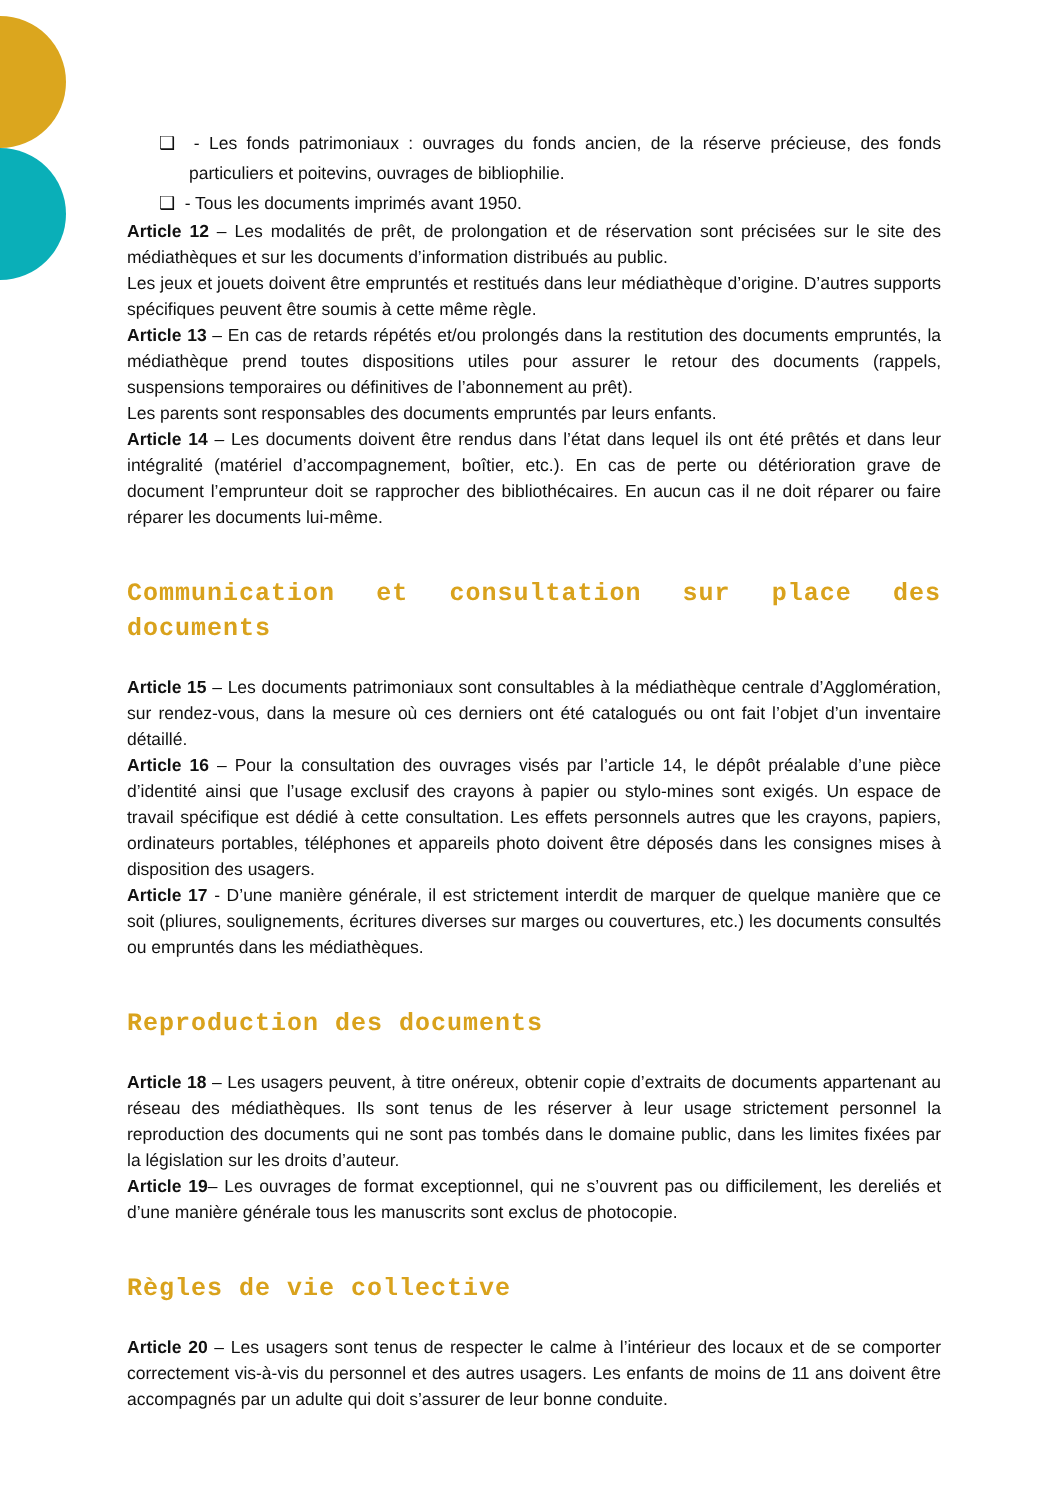❑ - Les fonds patrimoniaux : ouvrages du fonds ancien, de la réserve précieuse, des fonds particuliers et poitevins, ouvrages de bibliophilie.
❑ - Tous les documents imprimés avant 1950.
Article 12 – Les modalités de prêt, de prolongation et de réservation sont précisées sur le site des médiathèques et sur les documents d’information distribués au public.
Les jeux et jouets doivent être empruntés et restitués dans leur médiathèque d’origine. D’autres supports spécifiques peuvent être soumis à cette même règle.
Article 13 – En cas de retards répétés et/ou prolongés dans la restitution des documents empruntés, la médiathèque prend toutes dispositions utiles pour assurer le retour des documents (rappels, suspensions temporaires ou définitives de l’abonnement au prêt).
Les parents sont responsables des documents empruntés par leurs enfants.
Article 14 – Les documents doivent être rendus dans l’état dans lequel ils ont été prêtés et dans leur intégralité (matériel d’accompagnement, boîtier, etc.). En cas de perte ou détérioration grave de document l’emprunteur doit se rapprocher des bibliothécaires. En aucun cas il ne doit réparer ou faire réparer les documents lui-même.
Communication et consultation sur place des documents
Article 15 – Les documents patrimoniaux sont consultables à la médiathèque centrale d’Agglomération, sur rendez-vous, dans la mesure où ces derniers ont été catalogués ou ont fait l’objet d’un inventaire détaillé.
Article 16 – Pour la consultation des ouvrages visés par l’article 14, le dépôt préalable d’une pièce d’identité ainsi que l’usage exclusif des crayons à papier ou stylo-mines sont exigés. Un espace de travail spécifique est dédié à cette consultation. Les effets personnels autres que les crayons, papiers, ordinateurs portables, téléphones et appareils photo doivent être déposés dans les consignes mises à disposition des usagers.
Article 17 - D’une manière générale, il est strictement interdit de marquer de quelque manière que ce soit (pliures, soulignements, écritures diverses sur marges ou couvertures, etc.) les documents consultés ou empruntés dans les médiathèques.
Reproduction des documents
Article 18 – Les usagers peuvent, à titre onéreux, obtenir copie d’extraits de documents appartenant au réseau des médiathèques. Ils sont tenus de les réserver à leur usage strictement personnel la reproduction des documents qui ne sont pas tombés dans le domaine public, dans les limites fixées par la législation sur les droits d’auteur.
Article 19– Les ouvrages de format exceptionnel, qui ne s’ouvrent pas ou difficilement, les dereliés et d’une manière générale tous les manuscrits sont exclus de photocopie.
Règles de vie collective
Article 20 – Les usagers sont tenus de respecter le calme à l’intérieur des locaux et de se comporter correctement vis-à-vis du personnel et des autres usagers. Les enfants de moins de 11 ans doivent être accompagnés par un adulte qui doit s’assurer de leur bonne conduite.